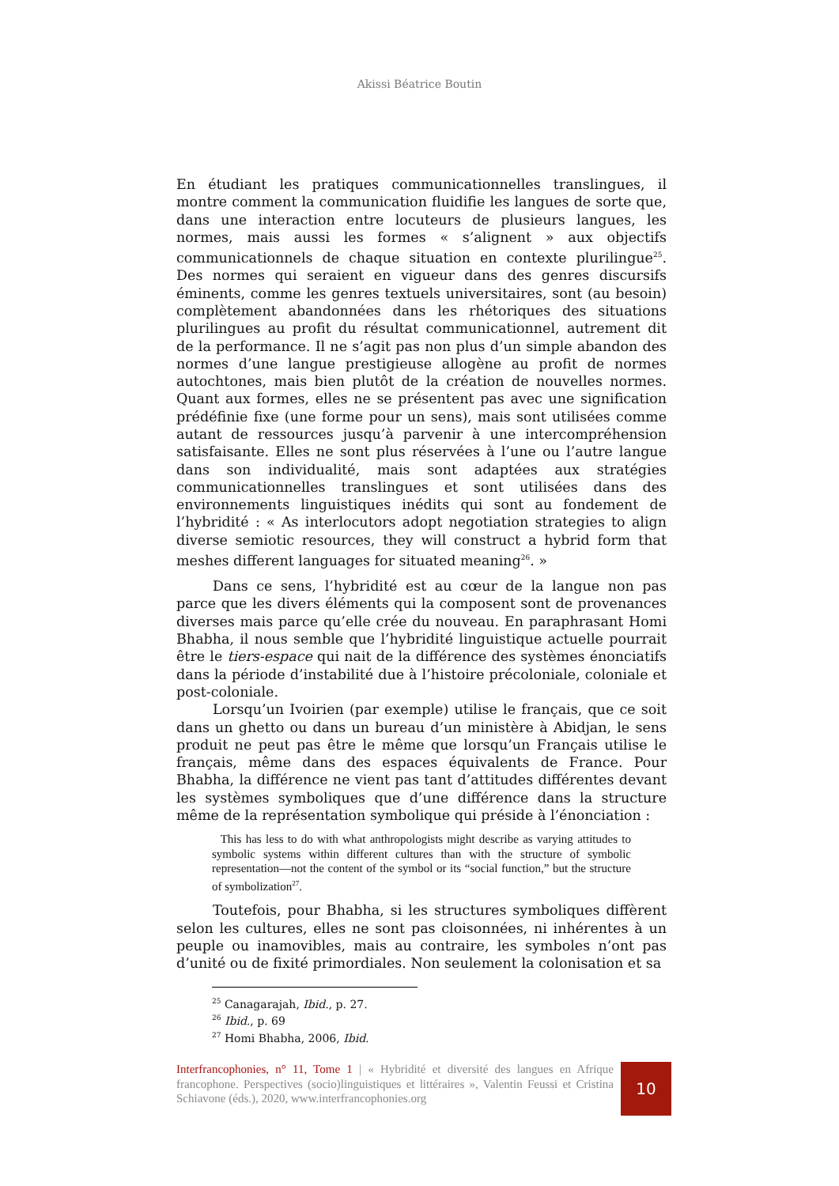Akissi Béatrice Boutin
En étudiant les pratiques communicationnelles translingues, il montre comment la communication fluidifie les langues de sorte que, dans une interaction entre locuteurs de plusieurs langues, les normes, mais aussi les formes « s’alignent » aux objectifs communicationnels de chaque situation en contexte plurilingue<sup>25</sup>. Des normes qui seraient en vigueur dans des genres discursifs éminents, comme les genres textuels universitaires, sont (au besoin) complètement abandonnées dans les rhétoriques des situations plurilingues au profit du résultat communicationnel, autrement dit de la performance. Il ne s’agit pas non plus d’un simple abandon des normes d’une langue prestigieuse allogène au profit de normes autochtones, mais bien plutôt de la création de nouvelles normes. Quant aux formes, elles ne se présentent pas avec une signification prédéfinie fixe (une forme pour un sens), mais sont utilisées comme autant de ressources jusqu’à parvenir à une intercompréhension satisfaisante. Elles ne sont plus réservées à l’une ou l’autre langue dans son individualité, mais sont adaptées aux stratégies communicationnelles translingues et sont utilisées dans des environnements linguistiques inédits qui sont au fondement de l’hybridité : « As interlocutors adopt negotiation strategies to align diverse semiotic resources, they will construct a hybrid form that meshes different languages for situated meaning<sup>26</sup>. »
Dans ce sens, l’hybridité est au cœur de la langue non pas parce que les divers éléments qui la composent sont de provenances diverses mais parce qu’elle crée du nouveau. En paraphrasant Homi Bhabha, il nous semble que l’hybridité linguistique actuelle pourrait être le tiers-espace qui nait de la différence des systèmes énonciatifs dans la période d’instabilité due à l’histoire précoloniale, coloniale et post-coloniale.
Lorsqu’un Ivoirien (par exemple) utilise le français, que ce soit dans un ghetto ou dans un bureau d’un ministère à Abidjan, le sens produit ne peut pas être le même que lorsqu’un Français utilise le français, même dans des espaces équivalents de France. Pour Bhabha, la différence ne vient pas tant d’attitudes différentes devant les systèmes symboliques que d’une différence dans la structure même de la représentation symbolique qui préside à l’énonciation :
This has less to do with what anthropologists might describe as varying attitudes to symbolic systems within different cultures than with the structure of symbolic representation—not the content of the symbol or its “social function,” but the structure of symbolization<sup>27</sup>.
Toutefois, pour Bhabha, si les structures symboliques diffèrent selon les cultures, elles ne sont pas cloisonnées, ni inhérentes à un peuple ou inamovibles, mais au contraire, les symboles n’ont pas d’unité ou de fixité primordiales. Non seulement la colonisation et sa
<sup>25</sup> Canagarajah, Ibid., p. 27.
<sup>26</sup> Ibid., p. 69
<sup>27</sup> Homi Bhabha, 2006, Ibid.
Interfrancophonies, n° 11, Tome 1 | « Hybridité et diversité des langues en Afrique francophone. Perspectives (socio)linguistiques et littéraires », Valentin Feussi et Cristina Schiavone (éds.), 2020, www.interfrancophonies.org
10